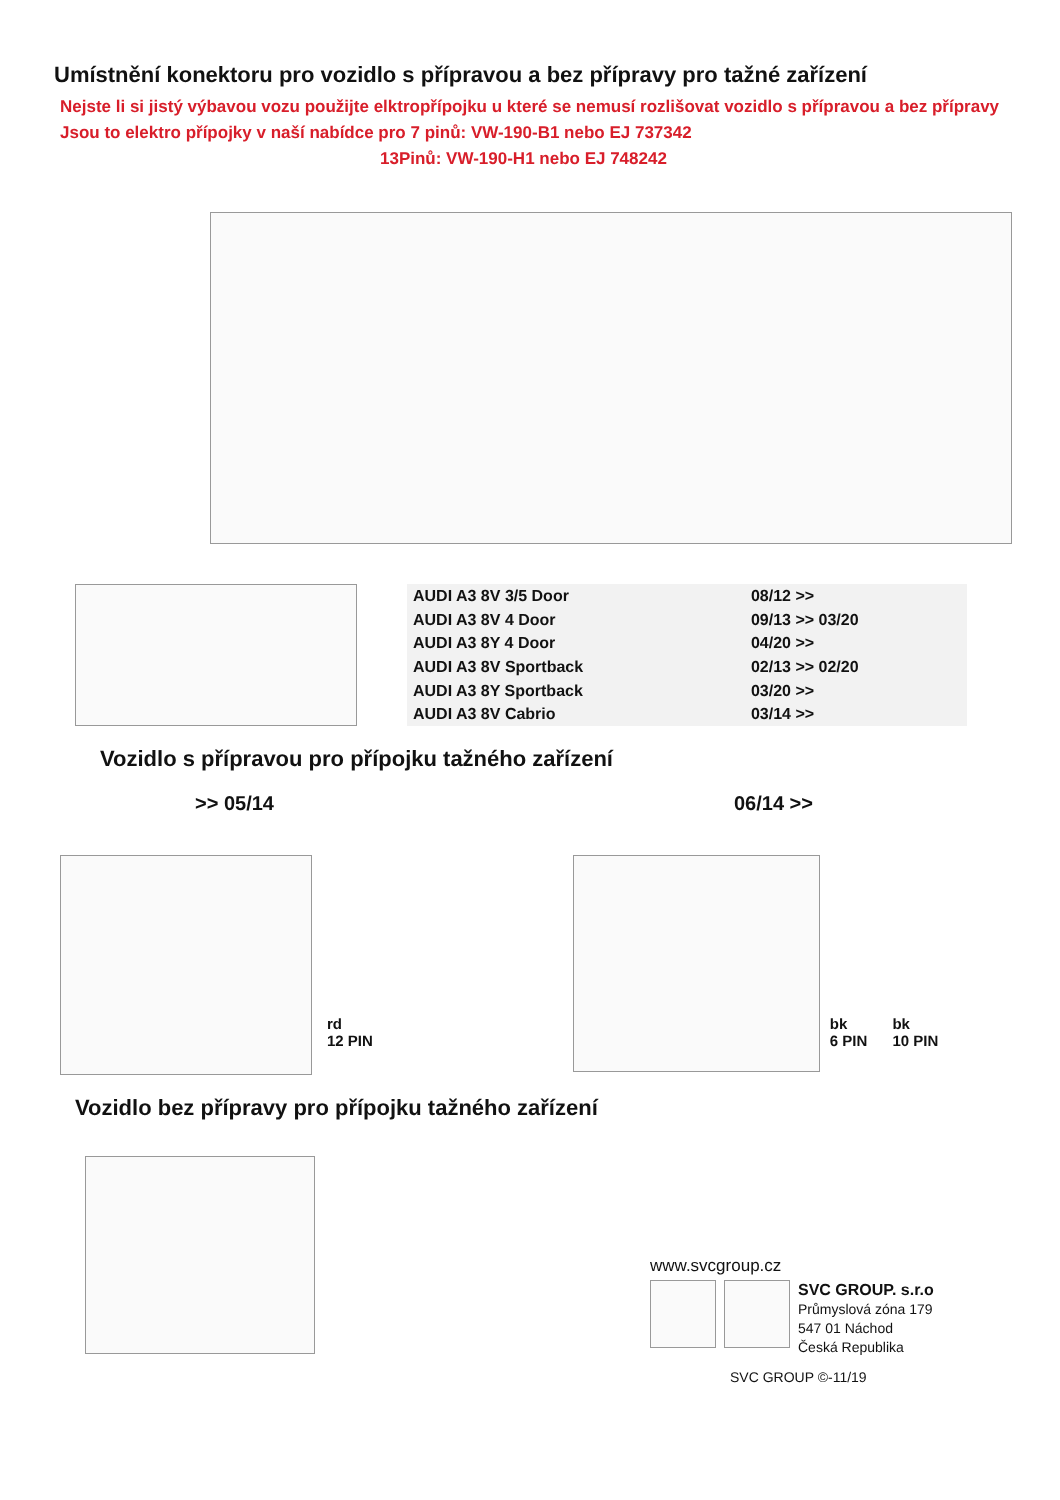Umístnění konektoru pro vozidlo s přípravou a bez přípravy pro tažné zařízení
Nejste li si jistý výbavou vozu použijte elktropřípojku u které se nemusí rozlišovat vozidlo s přípravou a bez přípravy
Jsou to elektro přípojky v naší nabídce pro 7 pinů: VW-190-B1 nebo EJ 737342
13Pinů: VW-190-H1 nebo EJ 748242
| AUDI A3 8V 3/5 Door | 08/12 >> |
| AUDI A3 8V 4 Door | 09/13 >> 03/20 |
| AUDI A3 8Y 4 Door | 04/20 >> |
| AUDI A3 8V Sportback | 02/13 >> 02/20 |
| AUDI A3 8Y Sportback | 03/20 >> |
| AUDI A3 8V Cabrio | 03/14 >> |
Vozidlo s přípravou pro přípojku tažného zařízení
>> 05/14 06/14 >>
rd
12 PIN
bk
6 PIN
bk
10 PIN
Vozidlo bez přípravy pro přípojku tažného zařízení
www.svcgroup.cz
SVC GROUP. s.r.o
Průmyslová zóna 179
547 01 Náchod
Česká Republika
SVC GROUP ©-11/19